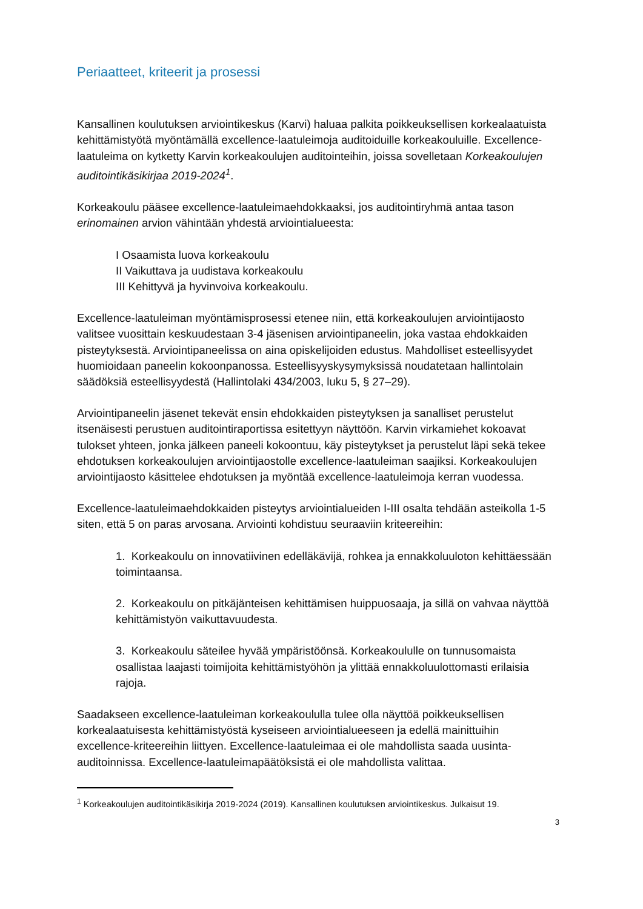Periaatteet, kriteerit ja prosessi
Kansallinen koulutuksen arviointikeskus (Karvi) haluaa palkita poikkeuksellisen korkealaatuista kehittämistyötä myöntämällä excellence-laatuleimoja auditoiduille korkeakouluille. Excellence-laatuleima on kytketty Karvin korkeakoulujen auditointeihin, joissa sovelletaan Korkeakoulujen auditointikäsikirjaa 2019-2024<sup>1</sup>.
Korkeakoulu pääsee excellence-laatuleimaehdokkaaksi, jos auditointiryhmä antaa tason erinomainen arvion vähintään yhdestä arviointialueesta:
I Osaamista luova korkeakoulu
II Vaikuttava ja uudistava korkeakoulu
III Kehittyvä ja hyvinvoiva korkeakoulu.
Excellence-laatuleiman myöntämisprosessi etenee niin, että korkeakoulujen arviointijaosto valitsee vuosittain keskuudestaan 3-4 jäsenisen arviointipaneelin, joka vastaa ehdokkaiden pisteytyksestä. Arviointipaneelissa on aina opiskelijoiden edustus. Mahdolliset esteellisyydet huomioidaan paneelin kokoonpanossa. Esteellisyyskysymyksissä noudatetaan hallintolain säädöksiä esteellisyydestä (Hallintolaki 434/2003, luku 5, § 27–29).
Arviointipaneelin jäsenet tekevät ensin ehdokkaiden pisteytyksen ja sanalliset perustelut itsenäisesti perustuen auditointiraportissa esitettyyn näyttöön. Karvin virkamiehet kokoavat tulokset yhteen, jonka jälkeen paneeli kokoontuu, käy pisteytykset ja perustelut läpi sekä tekee ehdotuksen korkeakoulujen arviointijaostolle excellence-laatuleiman saajiksi. Korkeakoulujen arviointijaosto käsittelee ehdotuksen ja myöntää excellence-laatuleimoja kerran vuodessa.
Excellence-laatuleimaehdokkaiden pisteytys arviointialueiden I-III osalta tehdään asteikolla 1-5 siten, että 5 on paras arvosana. Arviointi kohdistuu seuraaviin kriteereihin:
1. Korkeakoulu on innovatiivinen edelläkävijä, rohkea ja ennakkoluuloton kehittäessään toimintaansa.
2. Korkeakoulu on pitkäjänteisen kehittämisen huippuosaaja, ja sillä on vahvaa näyttöä kehittämistyön vaikuttavuudesta.
3. Korkeakoulu säteilee hyvää ympäristöönsä. Korkeakoululle on tunnusomaista osallistaa laajasti toimijoita kehittämistyöhön ja ylittää ennakkoluulottomasti erilaisia rajoja.
Saadakseen excellence-laatuleiman korkeakoululla tulee olla näyttöä poikkeuksellisen korkealaatuisesta kehittämistyöstä kyseiseen arviointialueeseen ja edellä mainittuihin excellence-kriteereihin liittyen. Excellence-laatuleimaa ei ole mahdollista saada uusinta-auditoinnissa. Excellence-laatuleimapäätöksistä ei ole mahdollista valittaa.
<sup>1</sup> Korkeakoulujen auditointikäsikirja 2019-2024 (2019). Kansallinen koulutuksen arviointikeskus. Julkaisut 19.
3